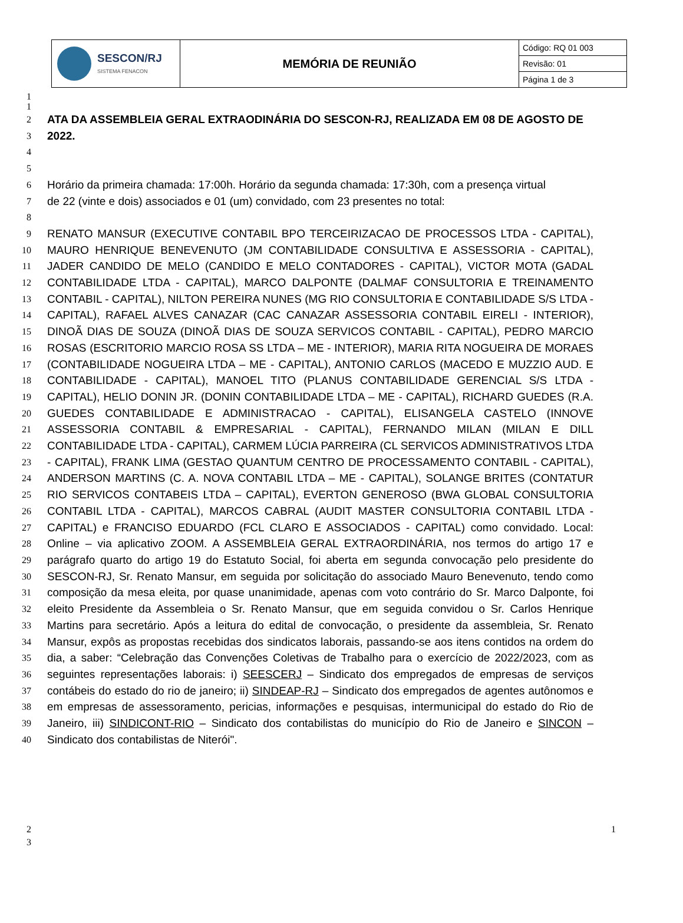| SESCON/RJ SISTEMA FENACON | MEMÓRIA DE REUNIÃO | Código: RQ 01 003 |
| | | Revisão: 01 |
| | | Página 1 de 3 |
1
1
2
ATA DA ASSEMBLEIA GERAL EXTRAODINÁRIA DO SESCON-RJ, REALIZADA EM 08 DE AGOSTO DE
3
2022.
4
5
6
Horário da primeira chamada: 17:00h. Horário da segunda chamada: 17:30h, com a presença virtual
7
de 22 (vinte e dois) associados e 01 (um) convidado, com 23 presentes no total:
8
9
10
11
12
13
14
15
16
17
18
19
20
21
22
23
24
25
26
27
28
29
30
31
32
33
34
35
36
37
38
39
40
RENATO MANSUR (EXECUTIVE CONTABIL BPO TERCEIRIZACAO DE PROCESSOS LTDA - CAPITAL), MAURO HENRIQUE BENEVENUTO (JM CONTABILIDADE CONSULTIVA E ASSESSORIA - CAPITAL), JADER CANDIDO DE MELO (CANDIDO E MELO CONTADORES - CAPITAL), VICTOR MOTA (GADAL CONTABILIDADE LTDA - CAPITAL), MARCO DALPONTE (DALMAF CONSULTORIA E TREINAMENTO CONTABIL - CAPITAL), NILTON PEREIRA NUNES (MG RIO CONSULTORIA E CONTABILIDADE S/S LTDA - CAPITAL), RAFAEL ALVES CANAZAR (CAC CANAZAR ASSESSORIA CONTABIL EIRELI - INTERIOR), DINOÃ DIAS DE SOUZA (DINOÃ DIAS DE SOUZA SERVICOS CONTABIL - CAPITAL), PEDRO MARCIO ROSAS (ESCRITORIO MARCIO ROSA SS LTDA – ME - INTERIOR), MARIA RITA NOGUEIRA DE MORAES (CONTABILIDADE NOGUEIRA LTDA – ME - CAPITAL), ANTONIO CARLOS (MACEDO E MUZZIO AUD. E CONTABILIDADE - CAPITAL), MANOEL TITO (PLANUS CONTABILIDADE GERENCIAL S/S LTDA - CAPITAL), HELIO DONIN JR. (DONIN CONTABILIDADE LTDA – ME - CAPITAL), RICHARD GUEDES (R.A. GUEDES CONTABILIDADE E ADMINISTRACAO - CAPITAL), ELISANGELA CASTELO (INNOVE ASSESSORIA CONTABIL & EMPRESARIAL - CAPITAL), FERNANDO MILAN (MILAN E DILL CONTABILIDADE LTDA - CAPITAL), CARMEM LÚCIA PARREIRA (CL SERVICOS ADMINISTRATIVOS LTDA - CAPITAL), FRANK LIMA (GESTAO QUANTUM CENTRO DE PROCESSAMENTO CONTABIL - CAPITAL), ANDERSON MARTINS (C. A. NOVA CONTABIL LTDA – ME - CAPITAL), SOLANGE BRITES (CONTATUR RIO SERVICOS CONTABEIS LTDA – CAPITAL), EVERTON GENEROSO (BWA GLOBAL CONSULTORIA CONTABIL LTDA - CAPITAL), MARCOS CABRAL (AUDIT MASTER CONSULTORIA CONTABIL LTDA - CAPITAL) e FRANCISO EDUARDO (FCL CLARO E ASSOCIADOS - CAPITAL) como convidado. Local: Online – via aplicativo ZOOM. A ASSEMBLEIA GERAL EXTRAORDINÁRIA, nos termos do artigo 17 e parágrafo quarto do artigo 19 do Estatuto Social, foi aberta em segunda convocação pelo presidente do SESCON-RJ, Sr. Renato Mansur, em seguida por solicitação do associado Mauro Benevenuto, tendo como composição da mesa eleita, por quase unanimidade, apenas com voto contrário do Sr. Marco Dalponte, foi eleito Presidente da Assembleia o Sr. Renato Mansur, que em seguida convidou o Sr. Carlos Henrique Martins para secretário. Após a leitura do edital de convocação, o presidente da assembleia, Sr. Renato Mansur, expôs as propostas recebidas dos sindicatos laborais, passando-se aos itens contidos na ordem do dia, a saber: “Celebração das Convenções Coletivas de Trabalho para o exercício de 2022/2023, com as seguintes representações laborais: i) SEESCERJ – Sindicato dos empregados de empresas de serviços contábeis do estado do rio de janeiro; ii) SINDEAP-RJ – Sindicato dos empregados de agentes autônomos e em empresas de assessoramento, pericias, informações e pesquisas, intermunicipal do estado do Rio de Janeiro, iii) SINDICONT-RIO – Sindicato dos contabilistas do município do Rio de Janeiro e SINCON – Sindicato dos contabilistas de Niterói".
2
3
1